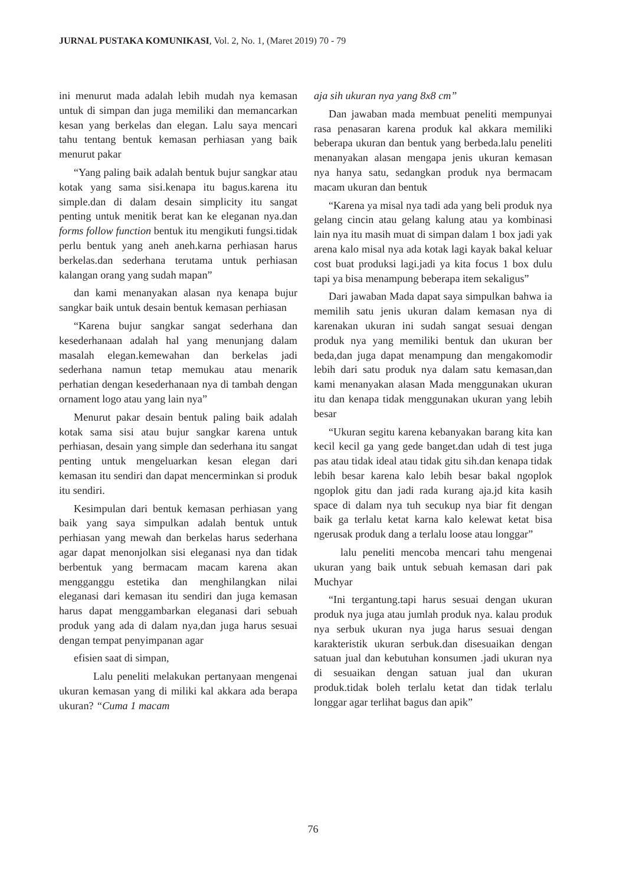JURNAL PUSTAKA KOMUNIKASI, Vol. 2, No. 1, (Maret 2019) 70 - 79
ini menurut mada adalah lebih mudah nya kemasan untuk di simpan dan juga memiliki dan memancarkan kesan yang berkelas dan elegan. Lalu saya mencari tahu tentang bentuk kemasan perhiasan yang baik menurut pakar
“Yang paling baik adalah bentuk bujur sangkar atau kotak yang sama sisi.kenapa itu bagus.karena itu simple.dan di dalam desain simplicity itu sangat penting untuk menitik berat kan ke eleganan nya.dan forms follow function bentuk itu mengikuti fungsi.tidak perlu bentuk yang aneh aneh.karna perhiasan harus berkelas.dan sederhana terutama untuk perhiasan kalangan orang yang sudah mapan”
dan kami menanyakan alasan nya kenapa bujur sangkar baik untuk desain bentuk kemasan perhiasan
“Karena bujur sangkar sangat sederhana dan kesederhanaan adalah hal yang menunjang dalam masalah elegan.kemewahan dan berkelas jadi sederhana namun tetap memukau atau menarik perhatian dengan kesederhanaan nya di tambah dengan ornament logo atau yang lain nya”
Menurut pakar desain bentuk paling baik adalah kotak sama sisi atau bujur sangkar karena untuk perhiasan, desain yang simple dan sederhana itu sangat penting untuk mengeluarkan kesan elegan dari kemasan itu sendiri dan dapat mencerminkan si produk itu sendiri.
Kesimpulan dari bentuk kemasan perhiasan yang baik yang saya simpulkan adalah bentuk untuk perhiasan yang mewah dan berkelas harus sederhana agar dapat menonjolkan sisi eleganasi nya dan tidak berbentuk yang bermacam macam karena akan mengganggu estetika dan menghilangkan nilai eleganasi dari kemasan itu sendiri dan juga kemasan harus dapat menggambarkan eleganasi dari sebuah produk yang ada di dalam nya,dan juga harus sesuai dengan tempat penyimpanan agar
efisien saat di simpan,
Lalu peneliti melakukan pertanyaan mengenai ukuran kemasan yang di miliki kal akkara ada berapa ukuran? “Cuma 1 macam
aja sih ukuran nya yang 8x8 cm”
Dan jawaban mada membuat peneliti mempunyai rasa penasaran karena produk kal akkara memiliki beberapa ukuran dan bentuk yang berbeda.lalu peneliti menanyakan alasan mengapa jenis ukuran kemasan nya hanya satu, sedangkan produk nya bermacam macam ukuran dan bentuk
“Karena ya misal nya tadi ada yang beli produk nya gelang cincin atau gelang kalung atau ya kombinasi lain nya itu masih muat di simpan dalam 1 box jadi yak arena kalo misal nya ada kotak lagi kayak bakal keluar cost buat produksi lagi.jadi ya kita focus 1 box dulu tapi ya bisa menampung beberapa item sekaligus”
Dari jawaban Mada dapat saya simpulkan bahwa ia memilih satu jenis ukuran dalam kemasan nya di karenakan ukuran ini sudah sangat sesuai dengan produk nya yang memiliki bentuk dan ukuran ber beda,dan juga dapat menampung dan mengakomodir lebih dari satu produk nya dalam satu kemasan,dan kami menanyakan alasan Mada menggunakan ukuran itu dan kenapa tidak menggunakan ukuran yang lebih besar
“Ukuran segitu karena kebanyakan barang kita kan kecil kecil ga yang gede banget.dan udah di test juga pas atau tidak ideal atau tidak gitu sih.dan kenapa tidak lebih besar karena kalo lebih besar bakal ngoplok ngoplok gitu dan jadi rada kurang aja.jd kita kasih space di dalam nya tuh secukup nya biar fit dengan baik ga terlalu ketat karna kalo kelewat ketat bisa ngerusak produk dang a terlalu loose atau longgar”
lalu peneliti mencoba mencari tahu mengenai ukuran yang baik untuk sebuah kemasan dari pak Muchyar
“Ini tergantung.tapi harus sesuai dengan ukuran produk nya juga atau jumlah produk nya. kalau produk nya serbuk ukuran nya juga harus sesuai dengan karakteristik ukuran serbuk.dan disesuaikan dengan satuan jual dan kebutuhan konsumen .jadi ukuran nya di sesuaikan dengan satuan jual dan ukuran produk.tidak boleh terlalu ketat dan tidak terlalu longgar agar terlihat bagus dan apik”
76